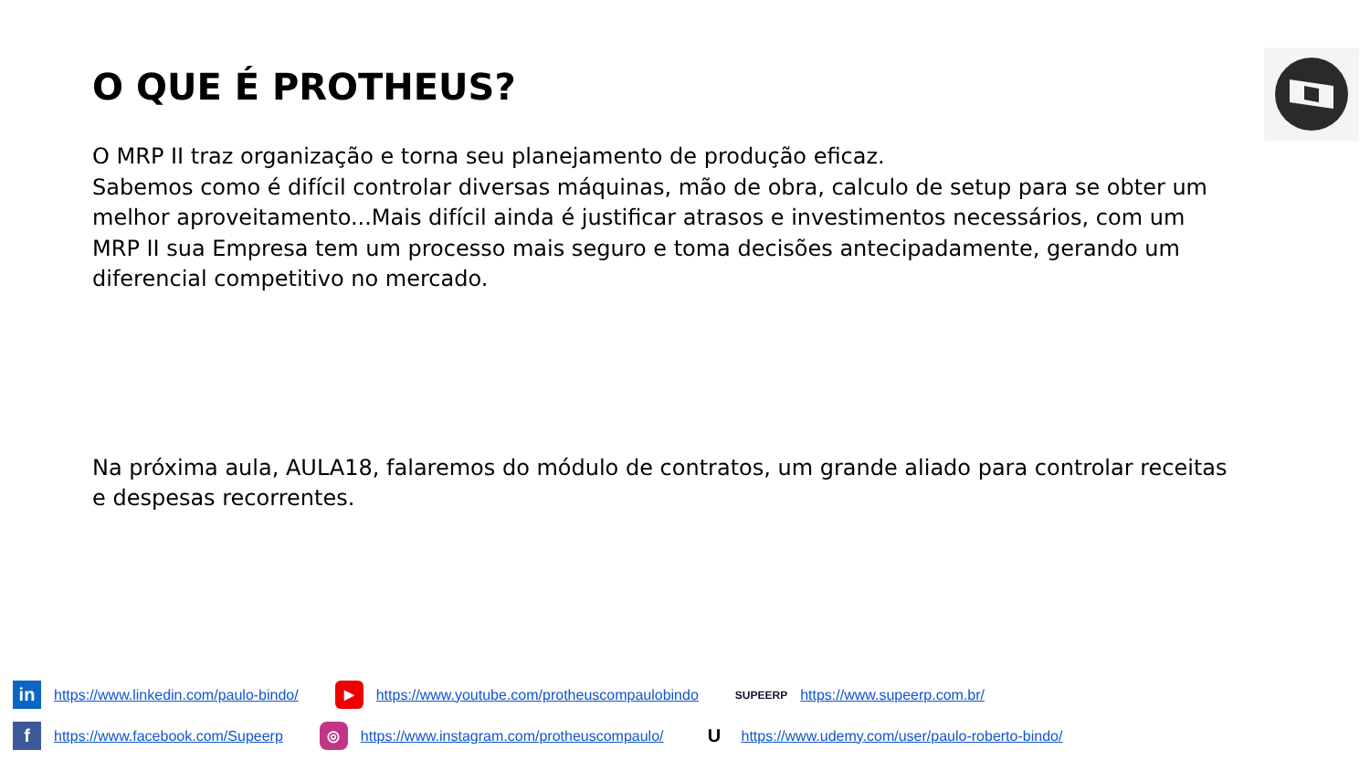O QUE É PROTHEUS?
O MRP II traz organização e torna seu planejamento de produção eficaz.
Sabemos como é difícil controlar diversas máquinas, mão de obra, calculo de setup para se obter um melhor aproveitamento...Mais difícil ainda é justificar atrasos e investimentos necessários, com um MRP II sua Empresa tem um processo mais seguro e toma decisões antecipadamente, gerando um diferencial competitivo no mercado.
Na próxima aula, AULA18, falaremos do módulo de contratos, um grande aliado para controlar receitas e despesas recorrentes.
in https://www.linkedin.com/paulo-bindo/ ▶ https://www.youtube.com/protheuscompaulobindo SUPEERP https://www.supeerp.com.br/
fhttps://www.facebook.com/Supeerp ◎ https://www.instagram.com/protheuscompaulo/ U https://www.udemy.com/user/paulo-roberto-bindo/